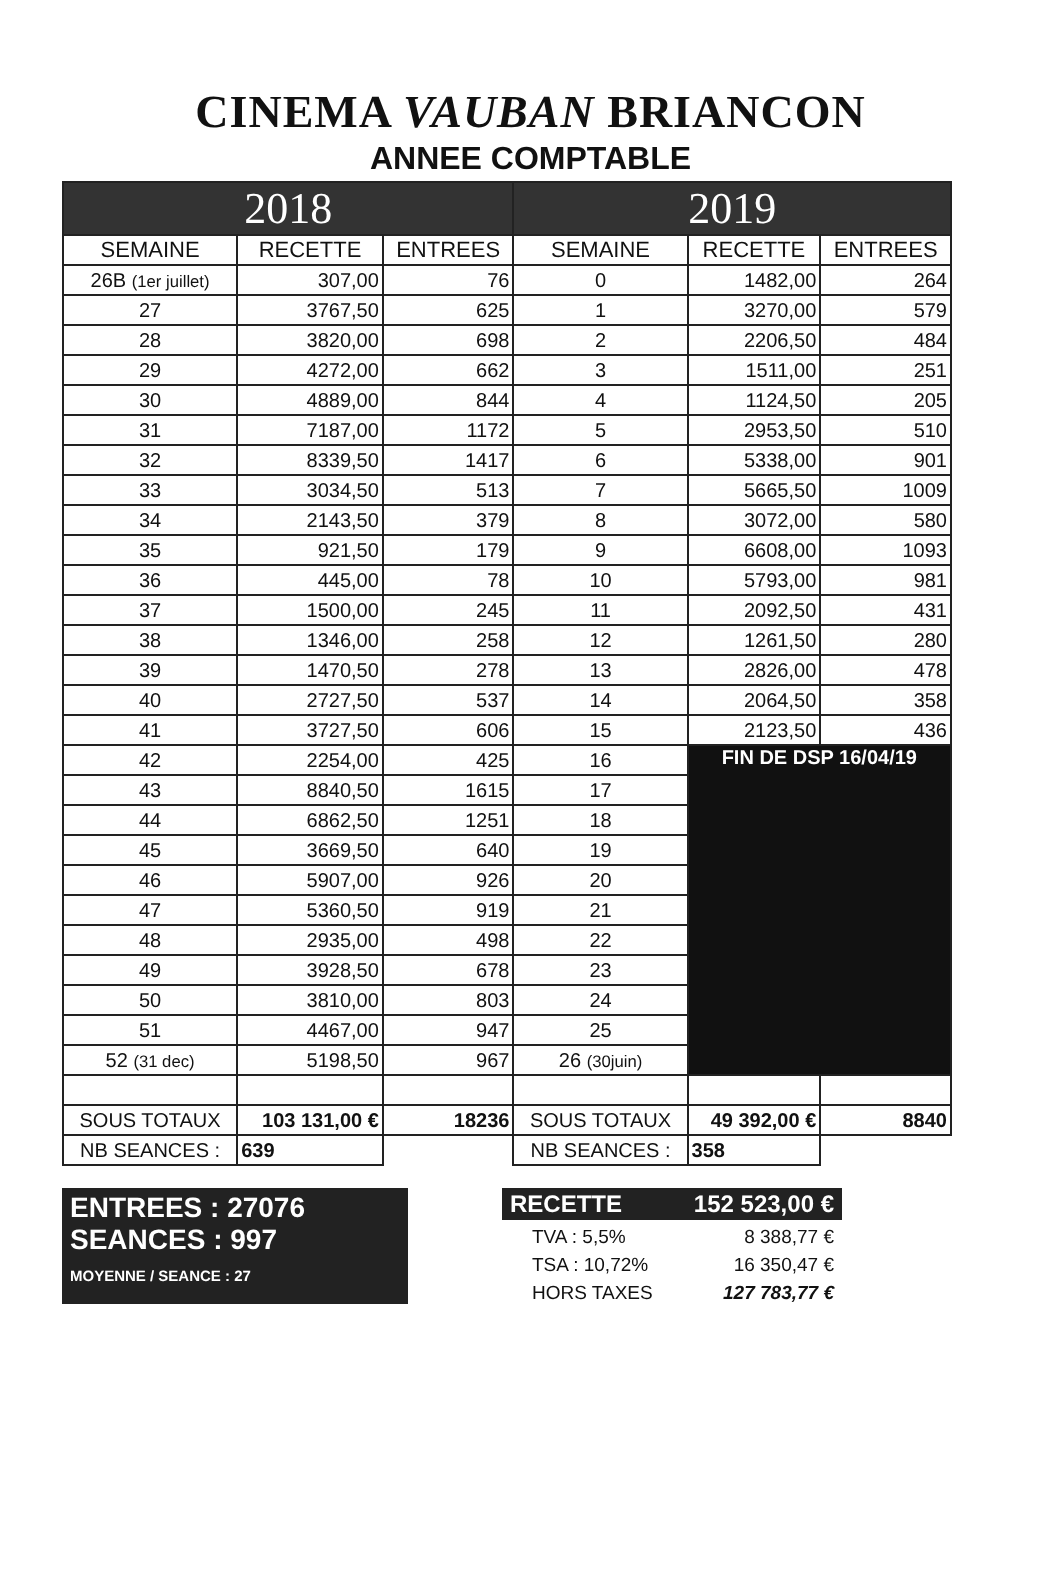CINEMA VAUBAN BRIANCON
ANNEE COMPTABLE
| 2018 | | | 2019 | | |
| SEMAINE | RECETTE | ENTREES | SEMAINE | RECETTE | ENTREES |
| 26B (1er juillet) | 307,00 | 76 | 0 | 1482,00 | 264 |
| 27 | 3767,50 | 625 | 1 | 3270,00 | 579 |
| 28 | 3820,00 | 698 | 2 | 2206,50 | 484 |
| 29 | 4272,00 | 662 | 3 | 1511,00 | 251 |
| 30 | 4889,00 | 844 | 4 | 1124,50 | 205 |
| 31 | 7187,00 | 1172 | 5 | 2953,50 | 510 |
| 32 | 8339,50 | 1417 | 6 | 5338,00 | 901 |
| 33 | 3034,50 | 513 | 7 | 5665,50 | 1009 |
| 34 | 2143,50 | 379 | 8 | 3072,00 | 580 |
| 35 | 921,50 | 179 | 9 | 6608,00 | 1093 |
| 36 | 445,00 | 78 | 10 | 5793,00 | 981 |
| 37 | 1500,00 | 245 | 11 | 2092,50 | 431 |
| 38 | 1346,00 | 258 | 12 | 1261,50 | 280 |
| 39 | 1470,50 | 278 | 13 | 2826,00 | 478 |
| 40 | 2727,50 | 537 | 14 | 2064,50 | 358 |
| 41 | 3727,50 | 606 | 15 | 2123,50 | 436 |
| 42 | 2254,00 | 425 | 16 | FIN DE DSP 16/04/19 | |
| 43 | 8840,50 | 1615 | 17 | | |
| 44 | 6862,50 | 1251 | 18 | | |
| 45 | 3669,50 | 640 | 19 | | |
| 46 | 5907,00 | 926 | 20 | | |
| 47 | 5360,50 | 919 | 21 | | |
| 48 | 2935,00 | 498 | 22 | | |
| 49 | 3928,50 | 678 | 23 | | |
| 50 | 3810,00 | 803 | 24 | | |
| 51 | 4467,00 | 947 | 25 | | |
| 52 (31 dec) | 5198,50 | 967 | 26 (30juin) | | |
| SOUS TOTAUX | 103 131,00 € | 18236 | SOUS TOTAUX | 49 392,00 € | 8840 |
| NB SEANCES : | 639 | | NB SEANCES : | 358 | |
ENTREES : 27076
SEANCES : 997
MOYENNE / SEANCE : 27
RECETTE 152 523,00 €
TVA : 5,5% 8 388,77 €
TSA : 10,72% 16 350,47 €
HORS TAXES 127 783,77 €